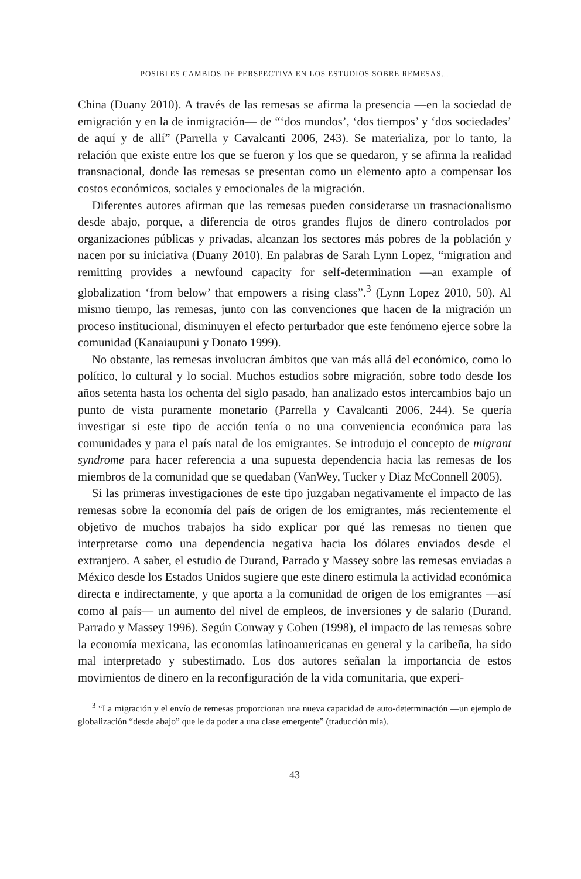POSIBLES CAMBIOS DE PERSPECTIVA EN LOS ESTUDIOS SOBRE REMESAS...
China (Duany 2010). A través de las remesas se afirma la presencia —en la sociedad de emigración y en la de inmigración— de “‘dos mundos’, ‘dos tiempos’ y ‘dos sociedades’ de aquí y de allí” (Parrella y Cavalcanti 2006, 243). Se materializa, por lo tanto, la relación que existe entre los que se fueron y los que se quedaron, y se afirma la realidad transnacional, donde las remesas se presentan como un elemento apto a compensar los costos económicos, sociales y emocionales de la migración.
Diferentes autores afirman que las remesas pueden considerarse un trasnacionalismo desde abajo, porque, a diferencia de otros grandes flujos de dinero controlados por organizaciones públicas y privadas, alcanzan los sectores más pobres de la población y nacen por su iniciativa (Duany 2010). En palabras de Sarah Lynn Lopez, “migration and remitting provides a newfound capacity for self-determination —an example of globalization ‘from below’ that empowers a rising class”.<sup>3</sup> (Lynn Lopez 2010, 50). Al mismo tiempo, las remesas, junto con las convenciones que hacen de la migración un proceso institucional, disminuyen el efecto perturbador que este fenómeno ejerce sobre la comunidad (Kanaiaupuni y Donato 1999).
No obstante, las remesas involucran ámbitos que van más allá del económico, como lo político, lo cultural y lo social. Muchos estudios sobre migración, sobre todo desde los años setenta hasta los ochenta del siglo pasado, han analizado estos intercambios bajo un punto de vista puramente monetario (Parrella y Cavalcanti 2006, 244). Se quería investigar si este tipo de acción tenía o no una conveniencia económica para las comunidades y para el país natal de los emigrantes. Se introdujo el concepto de migrant syndrome para hacer referencia a una supuesta dependencia hacia las remesas de los miembros de la comunidad que se quedaban (VanWey, Tucker y Diaz McConnell 2005).
Si las primeras investigaciones de este tipo juzgaban negativamente el impacto de las remesas sobre la economía del país de origen de los emigrantes, más recientemente el objetivo de muchos trabajos ha sido explicar por qué las remesas no tienen que interpretarse como una dependencia negativa hacia los dólares enviados desde el extranjero. A saber, el estudio de Durand, Parrado y Massey sobre las remesas enviadas a México desde los Estados Unidos sugiere que este dinero estimula la actividad económica directa e indirectamente, y que aporta a la comunidad de origen de los emigrantes —así como al país— un aumento del nivel de empleos, de inversiones y de salario (Durand, Parrado y Massey 1996). Según Conway y Cohen (1998), el impacto de las remesas sobre la economía mexicana, las economías latinoamericanas en general y la caribeña, ha sido mal interpretado y subestimado. Los dos autores señalan la importancia de estos movimientos de dinero en la reconfiguración de la vida comunitaria, que experi-
<sup>3</sup> “La migración y el envío de remesas proporcionan una nueva capacidad de auto-determinación —un ejemplo de globalización “desde abajo” que le da poder a una clase emergente” (traducción mía).
43